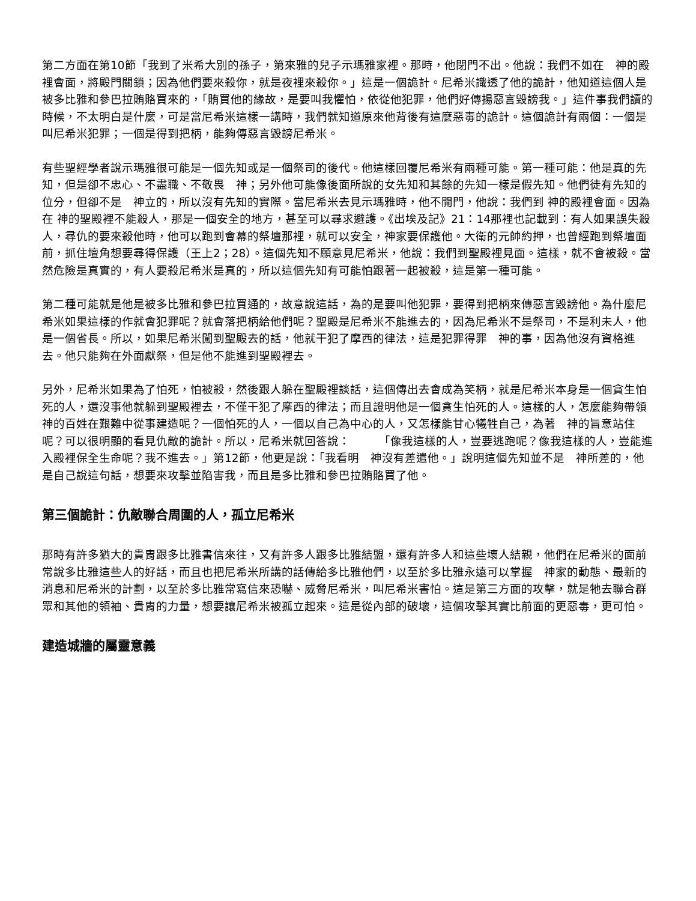第二方面在第10節「我到了米希大別的孫子，第來雅的兒子示瑪雅家裡。那時，他閉門不出。他說：我們不如在　神的殿裡會面，將殿門關鎖；因為他們要來殺你，就是夜裡來殺你。」這是一個詭計。尼希米識透了他的詭計，他知道這個人是被多比雅和參巴拉賄賂買來的，「賄買他的緣故，是要叫我懼怕，依從他犯罪，他們好傳揚惡言毀謗我。」這件事我們讀的時候，不太明白是什麼，可是當尼希米這樣一講時，我們就知道原來他背後有這麼惡毒的詭計。這個詭計有兩個：一個是叫尼希米犯罪；一個是得到把柄，能夠傳惡言毀謗尼希米。
有些聖經學者說示瑪雅很可能是一個先知或是一個祭司的後代。他這樣回覆尼希米有兩種可能。第一種可能：他是真的先知，但是卻不忠心、不盡職、不敬畏　神；另外他可能像後面所說的女先知和其餘的先知一樣是假先知。他們徒有先知的位分，但卻不是　神立的，所以沒有先知的實際。當尼希米去見示瑪雅時，他不開門，他說：我們到 神的殿裡會面。因為在 神的聖殿裡不能殺人，那是一個安全的地方，甚至可以尋求避護。《出埃及記》21：14那裡也記載到：有人如果誤失殺人，尋仇的要來殺他時，他可以跑到會幕的祭壇那裡，就可以安全，神家要保護他。大衛的元帥約押，也曾經跑到祭壇面前，抓住壇角想要尋得保護（王上2；28）。這個先知不願意見尼希米，他說：我們到聖殿裡見面。這樣，就不會被殺。當然危險是真實的，有人要殺尼希米是真的，所以這個先知有可能怕跟著一起被殺，這是第一種可能。
第二種可能就是他是被多比雅和參巴拉買通的，故意說這話，為的是要叫他犯罪，要得到把柄來傳惡言毀謗他。為什麼尼希米如果這樣的作就會犯罪呢？就會落把柄給他們呢？聖殿是尼希米不能進去的，因為尼希米不是祭司，不是利未人，他是一個省長。所以，如果尼希米闖到聖殿去的話，他就干犯了摩西的律法，這是犯罪得罪　神的事，因為他沒有資格進去。他只能夠在外面獻祭，但是他不能進到聖殿裡去。
另外，尼希米如果為了怕死，怕被殺，然後跟人躲在聖殿裡談話，這個傳出去會成為笑柄，就是尼希米本身是一個貪生怕死的人，還沒事他就躲到聖殿裡去，不僅干犯了摩西的律法；而且證明他是一個貪生怕死的人。這樣的人，怎麼能夠帶領　神的百姓在艱難中從事建造呢？一個怕死的人，一個以自己為中心的人，又怎樣能甘心犧牲自己，為著　神的旨意站住呢？可以很明顯的看見仇敵的詭計。所以，尼希米就回答說：　　　「像我這樣的人，豈要逃跑呢？像我這樣的人，豈能進入殿裡保全生命呢？我不進去。」第12節，他更是說：「我看明　神沒有差遣他。」說明這個先知並不是　神所差的，他是自己說這句話，想要來攻擊並陷害我，而且是多比雅和參巴拉賄賂買了他。
第三個詭計：仇敵聯合周圍的人，孤立尼希米
那時有許多猶大的貴胄跟多比雅書信來往，又有許多人跟多比雅結盟，還有許多人和這些壞人結親，他們在尼希米的面前常說多比雅這些人的好話，而且也把尼希米所講的話傳給多比雅他們，以至於多比雅永遠可以掌握　神家的動態、最新的消息和尼希米的計劃，以至於多比雅常寫信來恐嚇、威脅尼希米，叫尼希米害怕。這是第三方面的攻擊，就是牠去聯合群眾和其他的領袖、貴胄的力量，想要讓尼希米被孤立起來。這是從內部的破壞，這個攻擊其實比前面的更惡毒，更可怕。
建造城牆的屬靈意義